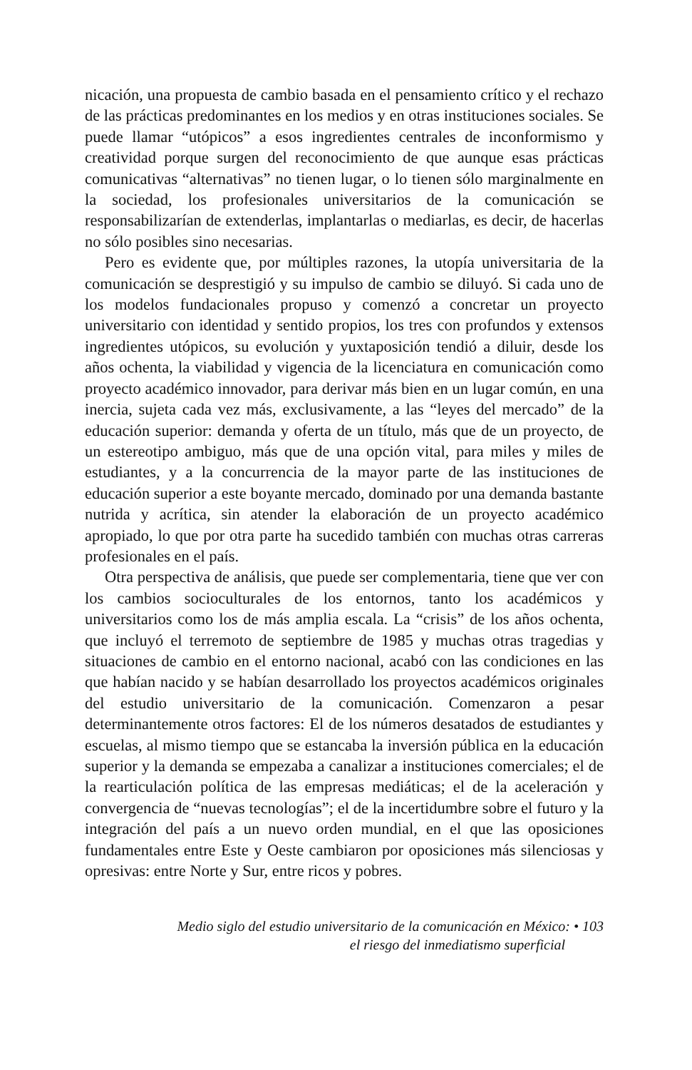nicación, una propuesta de cambio basada en el pensamiento crítico y el rechazo de las prácticas predominantes en los medios y en otras instituciones sociales. Se puede llamar “utópicos” a esos ingredientes centrales de inconformismo y creatividad porque surgen del reconocimiento de que aunque esas prácticas comunicativas “alternativas” no tienen lugar, o lo tienen sólo marginalmente en la sociedad, los profesionales universitarios de la comunicación se responsabilizarían de extenderlas, implantarlas o mediarlas, es decir, de hacerlas no sólo posibles sino necesarias.
Pero es evidente que, por múltiples razones, la utopía universitaria de la comunicación se desprestigió y su impulso de cambio se diluyó. Si cada uno de los modelos fundacionales propuso y comenzó a concretar un proyecto universitario con identidad y sentido propios, los tres con profundos y extensos ingredientes utópicos, su evolución y yuxtaposición tendió a diluir, desde los años ochenta, la viabilidad y vigencia de la licenciatura en comunicación como proyecto académico innovador, para derivar más bien en un lugar común, en una inercia, sujeta cada vez más, exclusivamente, a las “leyes del mercado” de la educación superior: demanda y oferta de un título, más que de un proyecto, de un estereotipo ambiguo, más que de una opción vital, para miles y miles de estudiantes, y a la concurrencia de la mayor parte de las instituciones de educación superior a este boyante mercado, dominado por una demanda bastante nutrida y acrítica, sin atender la elaboración de un proyecto académico apropiado, lo que por otra parte ha sucedido también con muchas otras carreras profesionales en el país.
Otra perspectiva de análisis, que puede ser complementaria, tiene que ver con los cambios socioculturales de los entornos, tanto los académicos y universitarios como los de más amplia escala. La “crisis” de los años ochenta, que incluyó el terremoto de septiembre de 1985 y muchas otras tragedias y situaciones de cambio en el entorno nacional, acabó con las condiciones en las que habían nacido y se habían desarrollado los proyectos académicos originales del estudio universitario de la comunicación. Comenzaron a pesar determinantemente otros factores: El de los números desatados de estudiantes y escuelas, al mismo tiempo que se estancaba la inversión pública en la educación superior y la demanda se empezaba a canalizar a instituciones comerciales; el de la rearticulación política de las empresas mediáticas; el de la aceleración y convergencia de “nuevas tecnologías”; el de la incertidumbre sobre el futuro y la integración del país a un nuevo orden mundial, en el que las oposiciones fundamentales entre Este y Oeste cambiaron por oposiciones más silenciosas y opresivas: entre Norte y Sur, entre ricos y pobres.
Medio siglo del estudio universitario de la comunicación en México: • 103
el riesgo del inmediatismo superficial